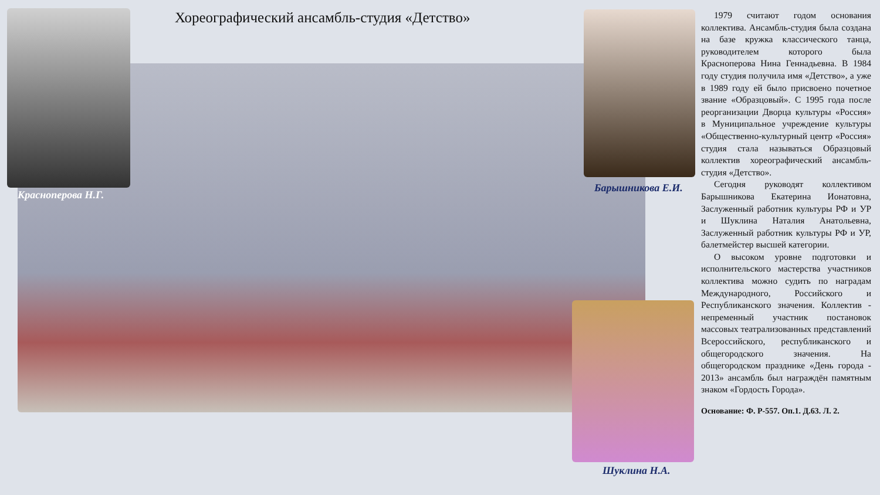Хореографический ансамбль-студия «Детство»
Красноперова Н.Г.
Барышникова Е.И.
Шуклина Н.А.
1979 считают годом основания коллектива. Ансамбль-студия была создана на базе кружка классического танца, руководителем которого была Красноперова Нина Геннадьевна. В 1984 году студия получила имя «Детство», а уже в 1989 году ей было присвоено почетное звание «Образцовый». С 1995 года после реорганизации Дворца культуры «Россия» в Муниципальное учреждение культуры «Общественно-культурный центр «Россия» студия стала называться Образцовый коллектив хореографический ансамбль-студия «Детство».
Сегодня руководят коллективом Барышникова Екатерина Ионатовна, Заслуженный работник культуры РФ и УР и Шуклина Наталия Анатольевна, Заслуженный работник культуры РФ и УР, балетмейстер высшей категории.
О высоком уровне подготовки и исполнительского мастерства участников коллектива можно судить по наградам Международного, Российского и Республиканского значения. Коллектив - непременный участник постановок массовых театрализованных представлений Всероссийского, республиканского и общегородского значения. На общегородском празднике «День города - 2013» ансамбль был награждён памятным знаком «Гордость Города».
Основание: Ф. Р-557. Оп.1. Д.63. Л. 2.